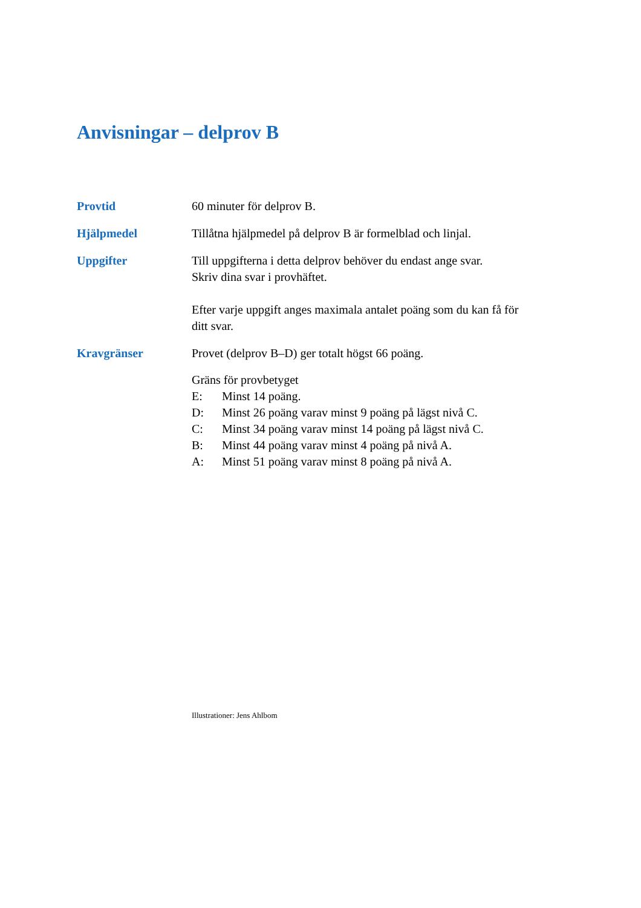Anvisningar – delprov B
Provtid 60 minuter för delprov B.
Hjälpmedel Tillåtna hjälpmedel på delprov B är formelblad och linjal.
Uppgifter Till uppgifterna i detta delprov behöver du endast ange svar.
Skriv dina svar i provhäftet.
Efter varje uppgift anges maximala antalet poäng som du kan få för ditt svar.
Kravgränser Provet (delprov B–D) ger totalt högst 66 poäng.
Gräns för provbetyget
E: Minst 14 poäng.
D: Minst 26 poäng varav minst 9 poäng på lägst nivå C.
C: Minst 34 poäng varav minst 14 poäng på lägst nivå C.
B: Minst 44 poäng varav minst 4 poäng på nivå A.
A: Minst 51 poäng varav minst 8 poäng på nivå A.
Illustrationer: Jens Ahlbom